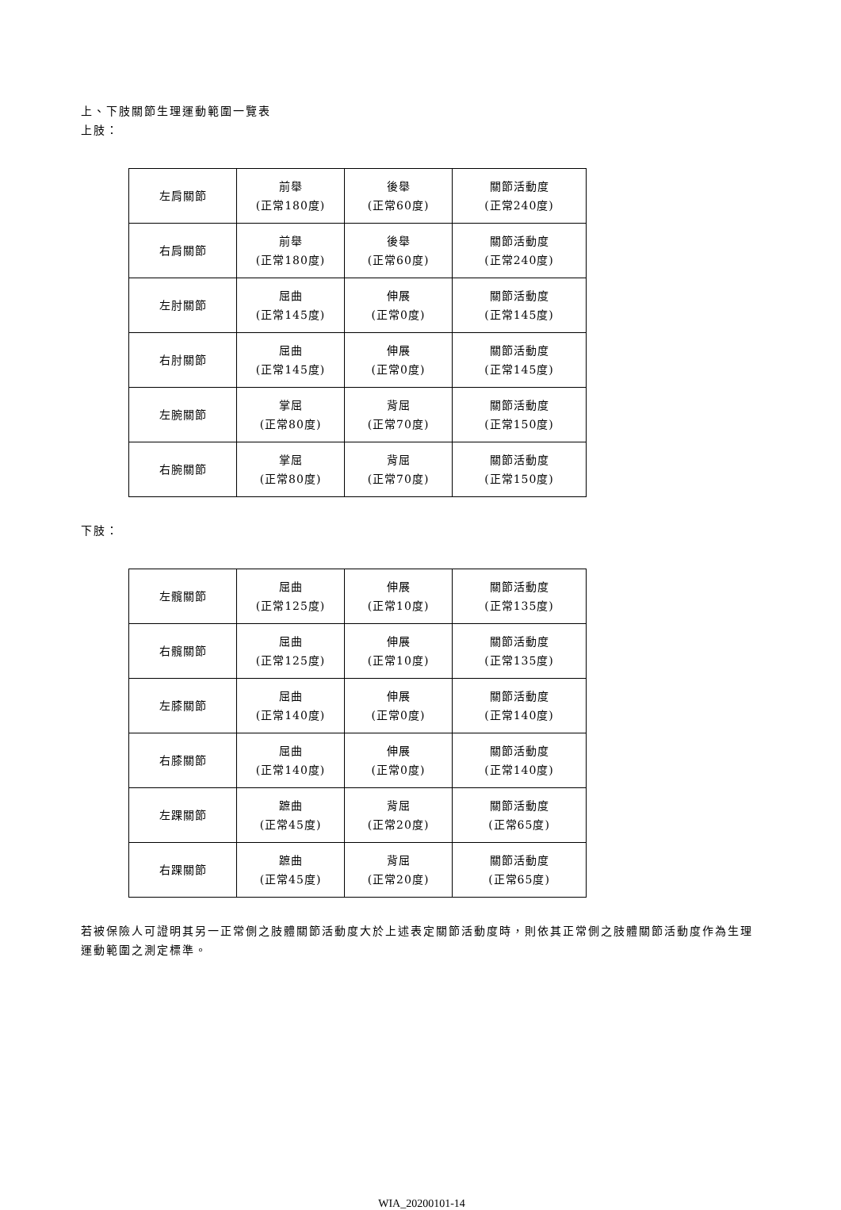上、下肢關節生理運動範圍一覽表
上肢：
| 左肩關節 | 前舉 (正常180度) | 後舉 (正常60度) | 關節活動度 (正常240度) |
| 右肩關節 | 前舉 (正常180度) | 後舉 (正常60度) | 關節活動度 (正常240度) |
| 左肘關節 | 屈曲 (正常145度) | 伸展 (正常0度) | 關節活動度 (正常145度) |
| 右肘關節 | 屈曲 (正常145度) | 伸展 (正常0度) | 關節活動度 (正常145度) |
| 左腕關節 | 掌屈 (正常80度) | 背屈 (正常70度) | 關節活動度 (正常150度) |
| 右腕關節 | 掌屈 (正常80度) | 背屈 (正常70度) | 關節活動度 (正常150度) |
下肢：
| 左髖關節 | 屈曲 (正常125度) | 伸展 (正常10度) | 關節活動度 (正常135度) |
| 右髖關節 | 屈曲 (正常125度) | 伸展 (正常10度) | 關節活動度 (正常135度) |
| 左膝關節 | 屈曲 (正常140度) | 伸展 (正常0度) | 關節活動度 (正常140度) |
| 右膝關節 | 屈曲 (正常140度) | 伸展 (正常0度) | 關節活動度 (正常140度) |
| 左踝關節 | 蹠曲 (正常45度) | 背屈 (正常20度) | 關節活動度 (正常65度) |
| 右踝關節 | 蹠曲 (正常45度) | 背屈 (正常20度) | 關節活動度 (正常65度) |
若被保險人可證明其另一正常側之肢體關節活動度大於上述表定關節活動度時，則依其正常側之肢體關節活動度作為生理運動範圍之測定標準。
WIA_20200101-14